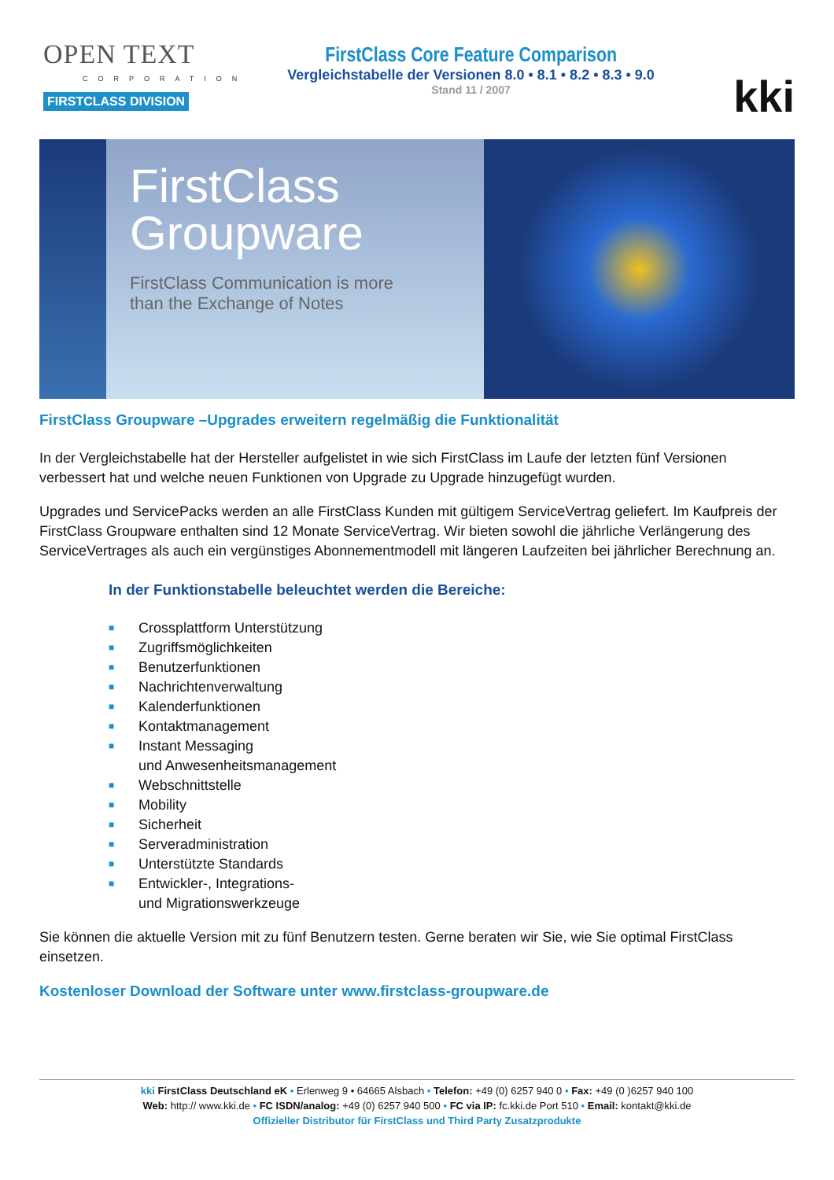OPEN TEXT
CORPORATION
FIRSTCLASS DIVISION
FirstClass Core Feature Comparison
Vergleichstabelle der Versionen 8.0 • 8.1 • 8.2 • 8.3 • 9.0
Stand 11 / 2007
kki
FirstClass
Groupware
FirstClass Communication is more
than the Exchange of Notes
FirstClass Groupware –Upgrades erweitern regelmäßig die Funktionalität
In der Vergleichstabelle hat der Hersteller aufgelistet in wie sich FirstClass im Laufe der letzten fünf Versionen verbessert hat und welche neuen Funktionen von Upgrade zu Upgrade hinzugefügt wurden.
Upgrades und ServicePacks werden an alle FirstClass Kunden mit gültigem ServiceVertrag geliefert. Im Kaufpreis der FirstClass Groupware enthalten sind 12 Monate ServiceVertrag. Wir bieten sowohl die jährliche Verlängerung des ServiceVertrages als auch ein vergünstiges Abonnementmodell mit längeren Laufzeiten bei jährlicher Berechnung an.
In der Funktionstabelle beleuchtet werden die Bereiche:
■ Crossplattform Unterstützung
■ Zugriffsmöglichkeiten
■ Benutzerfunktionen
■ Nachrichtenverwaltung
■ Kalenderfunktionen
■ Kontaktmanagement
■ Instant Messaging
und Anwesenheitsmanagement
■ Webschnittstelle
■ Mobility
■ Sicherheit
■ Serveradministration
■ Unterstützte Standards
■ Entwickler-, Integrations-
und Migrationswerkzeuge
Sie können die aktuelle Version mit zu fünf Benutzern testen. Gerne beraten wir Sie, wie Sie optimal FirstClass einsetzen.
Kostenloser Download der Software unter www.firstclass-groupware.de
kki FirstClass Deutschland eK • Erlenweg 9 • 64665 Alsbach • Telefon: +49 (0) 6257 940 0 • Fax: +49 (0 )6257 940 100
Web: http:// www.kki.de • FC ISDN/analog: +49 (0) 6257 940 500 • FC via IP: fc.kki.de Port 510 • Email: kontakt@kki.de
Offizieller Distributor für FirstClass und Third Party Zusatzprodukte